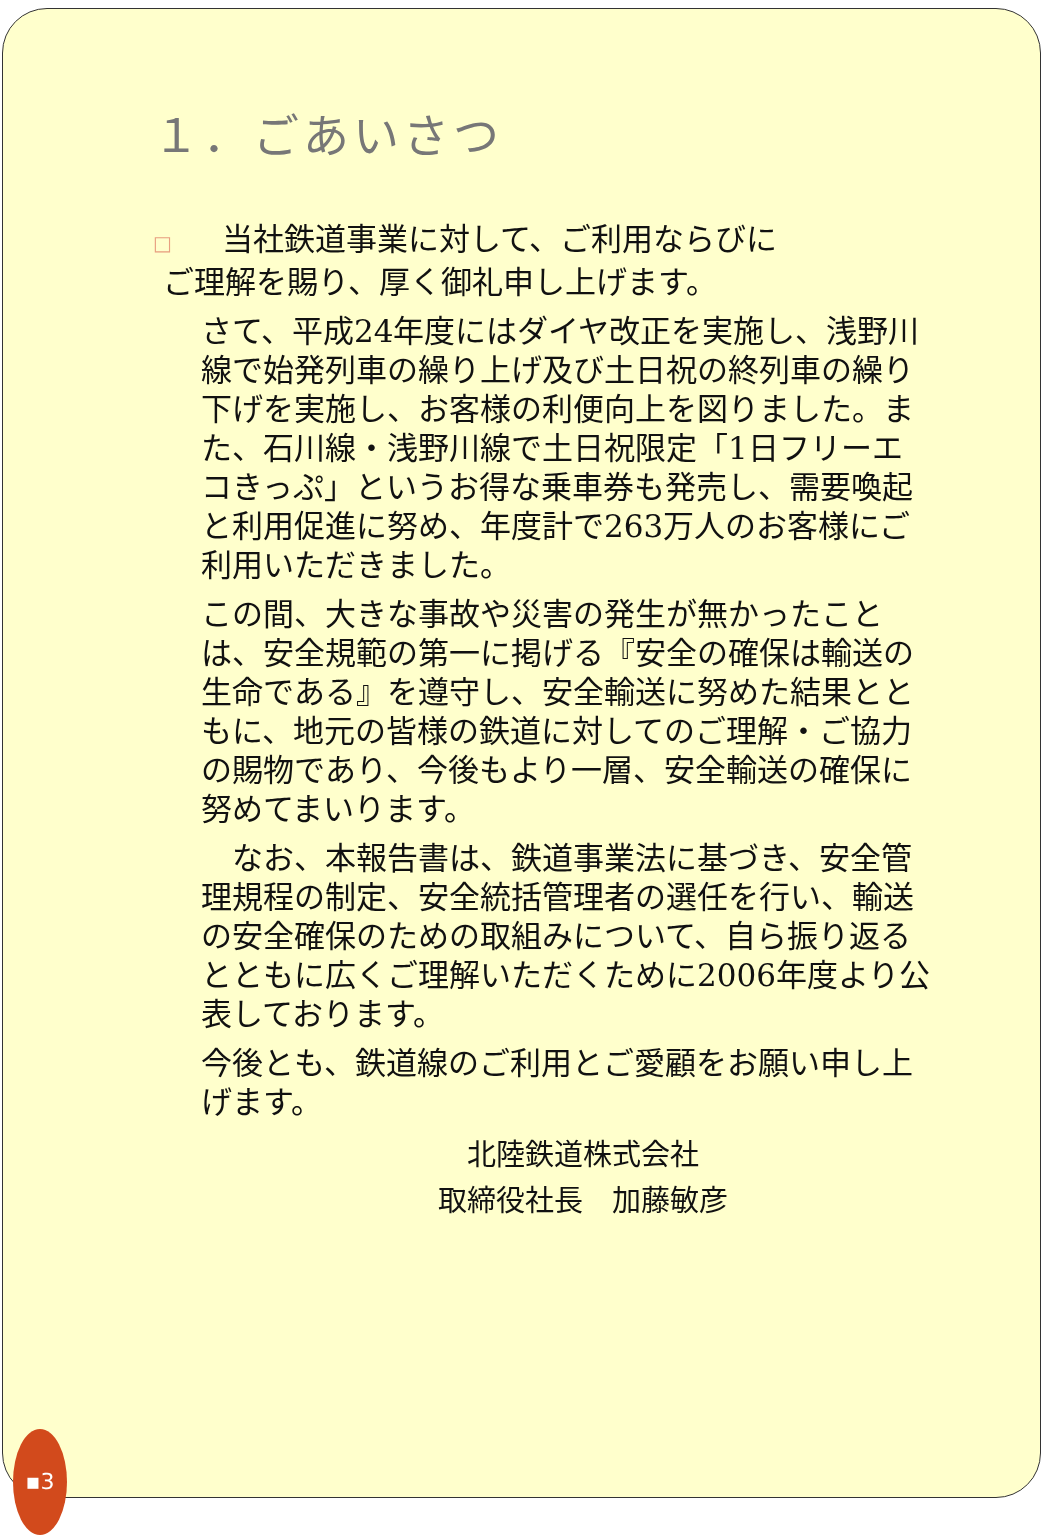１．ごあいさつ
□ 当社鉄道事業に対して、ご利用ならびに
ご理解を賜り、厚く御礼申し上げます。
さて、平成24年度にはダイヤ改正を実施し、浅野川線で始発列車の繰り上げ及び土日祝の終列車の繰り下げを実施し、お客様の利便向上を図りました。また、石川線・浅野川線で土日祝限定「1日フリーエコきっぷ」というお得な乗車券も発売し、需要喚起と利用促進に努め、年度計で263万人のお客様にご利用いただきました。
この間、大きな事故や災害の発生が無かったことは、安全規範の第一に掲げる『安全の確保は輸送の生命である』を遵守し、安全輸送に努めた結果とともに、地元の皆様の鉄道に対してのご理解・ご協力の賜物であり、今後もより一層、安全輸送の確保に努めてまいります。
　なお、本報告書は、鉄道事業法に基づき、安全管理規程の制定、安全統括管理者の選任を行い、輸送の安全確保のための取組みについて、自ら振り返るとともに広くご理解いただくために2006年度より公表しております。
今後とも、鉄道線のご利用とご愛顧をお願い申し上げます。
北陸鉄道株式会社
取締役社長　加藤敏彦
▪3